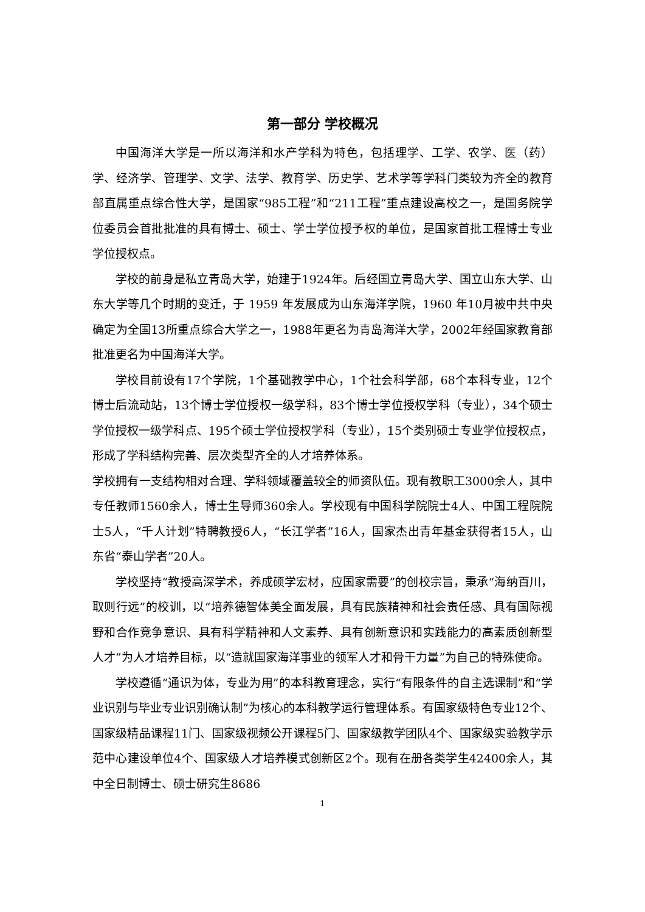第一部分 学校概况
中国海洋大学是一所以海洋和水产学科为特色，包括理学、工学、农学、医（药）学、经济学、管理学、文学、法学、教育学、历史学、艺术学等学科门类较为齐全的教育部直属重点综合性大学，是国家“985工程”和“211工程”重点建设高校之一，是国务院学位委员会首批批准的具有博士、硕士、学士学位授予权的单位，是国家首批工程博士专业学位授权点。
学校的前身是私立青岛大学，始建于1924年。后经国立青岛大学、国立山东大学、山东大学等几个时期的变迁，于 1959 年发展成为山东海洋学院，1960 年10月被中共中央确定为全国13所重点综合大学之一，1988年更名为青岛海洋大学，2002年经国家教育部批准更名为中国海洋大学。
学校目前设有17个学院，1个基础教学中心，1个社会科学部，68个本科专业，12个博士后流动站，13个博士学位授权一级学科，83个博士学位授权学科（专业），34个硕士学位授权一级学科点、195个硕士学位授权学科（专业），15个类别硕士专业学位授权点，形成了学科结构完善、层次类型齐全的人才培养体系。
学校拥有一支结构相对合理、学科领域覆盖较全的师资队伍。现有教职工3000余人，其中专任教师1560余人，博士生导师360余人。学校现有中国科学院院士4人、中国工程院院士5人，“千人计划”特聘教授6人，“长江学者”16人，国家杰出青年基金获得者15人，山东省“泰山学者”20人。
学校坚持“教授高深学术，养成硕学宏材，应国家需要”的创校宗旨，秉承“海纳百川，取则行远”的校训，以“培养德智体美全面发展，具有民族精神和社会责任感、具有国际视野和合作竞争意识、具有科学精神和人文素养、具有创新意识和实践能力的高素质创新型人才”为人才培养目标，以“造就国家海洋事业的领军人才和骨干力量”为自己的特殊使命。
学校遵循“通识为体，专业为用”的本科教育理念，实行“有限条件的自主选课制”和“学业识别与毕业专业识别确认制”为核心的本科教学运行管理体系。有国家级特色专业12个、国家级精品课程11门、国家级视频公开课程5门、国家级教学团队4个、国家级实验教学示范中心建设单位4个、国家级人才培养模式创新区2个。现有在册各类学生42400余人，其中全日制博士、硕士研究生8686
1